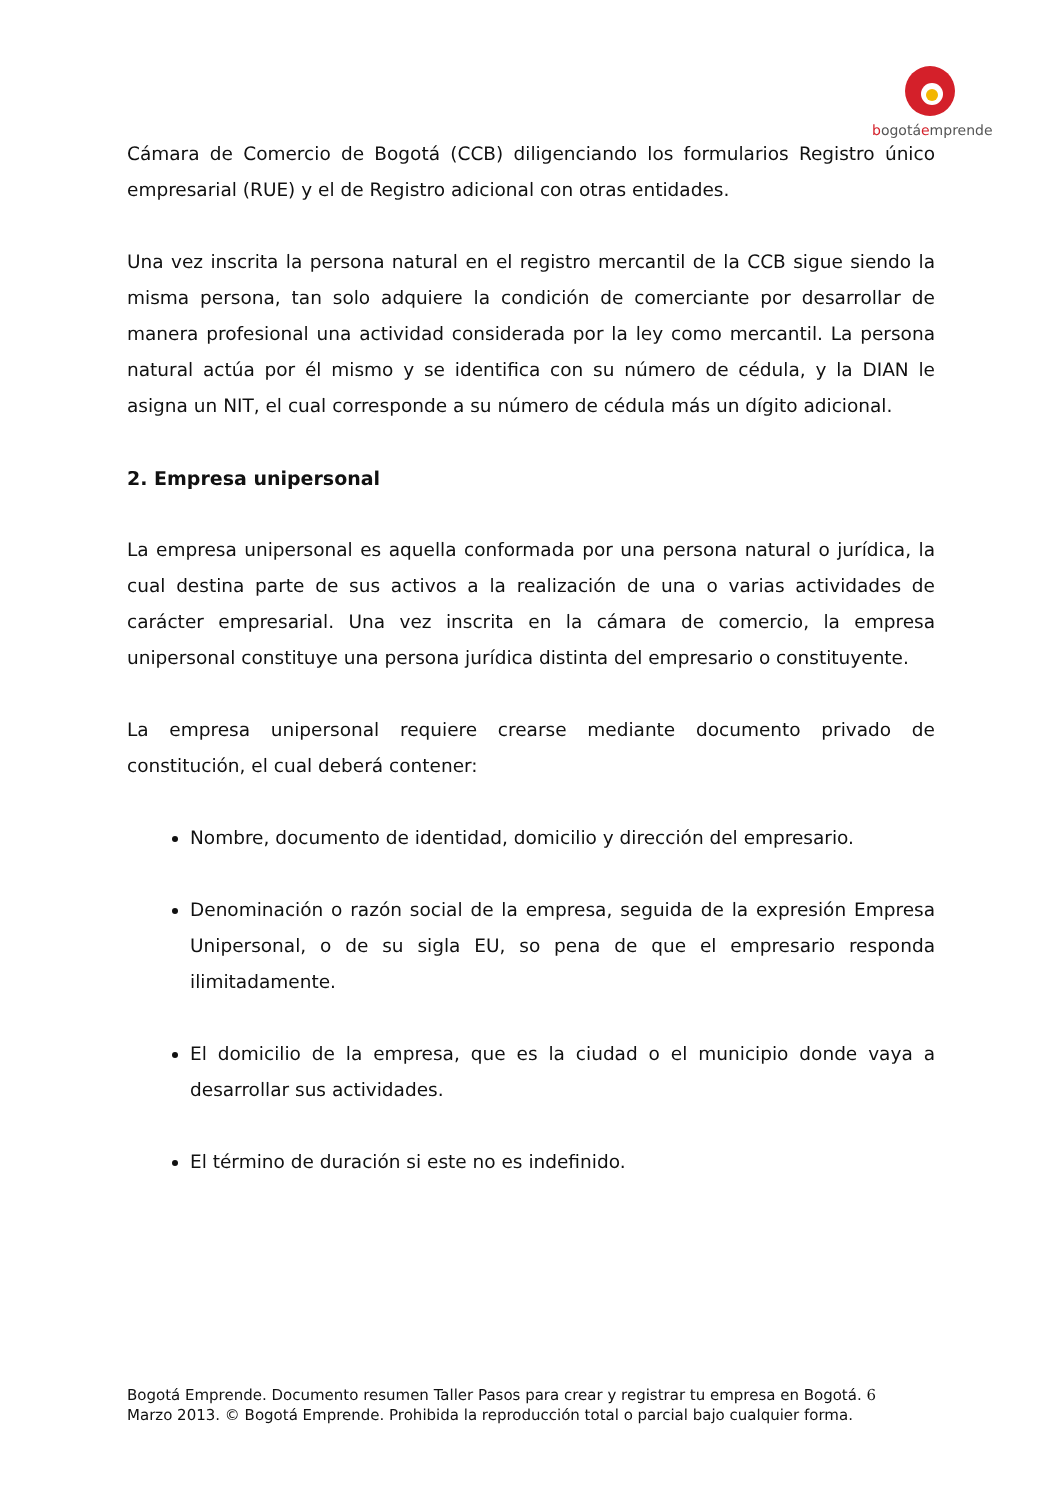bogotáemprende
Cámara de Comercio de Bogotá (CCB) diligenciando los formularios Registro único empresarial (RUE) y el de Registro adicional con otras entidades.
Una vez inscrita la persona natural en el registro mercantil de la CCB sigue siendo la misma persona, tan solo adquiere la condición de comerciante por desarrollar de manera profesional una actividad considerada por la ley como mercantil. La persona natural actúa por él mismo y se identifica con su número de cédula, y la DIAN le asigna un NIT, el cual corresponde a su número de cédula más un dígito adicional.
2. Empresa unipersonal
La empresa unipersonal es aquella conformada por una persona natural o jurídica, la cual destina parte de sus activos a la realización de una o varias actividades de carácter empresarial. Una vez inscrita en la cámara de comercio, la empresa unipersonal constituye una persona jurídica distinta del empresario o constituyente.
La empresa unipersonal requiere crearse mediante documento privado de constitución, el cual deberá contener:
Nombre, documento de identidad, domicilio y dirección del empresario.
Denominación o razón social de la empresa, seguida de la expresión Empresa Unipersonal, o de su sigla EU, so pena de que el empresario responda ilimitadamente.
El domicilio de la empresa, que es la ciudad o el municipio donde vaya a desarrollar sus actividades.
El término de duración si este no es indefinido.
Bogotá Emprende. Documento resumen Taller Pasos para crear y registrar tu empresa en Bogotá. 6
Marzo 2013. © Bogotá Emprende. Prohibida la reproducción total o parcial bajo cualquier forma.